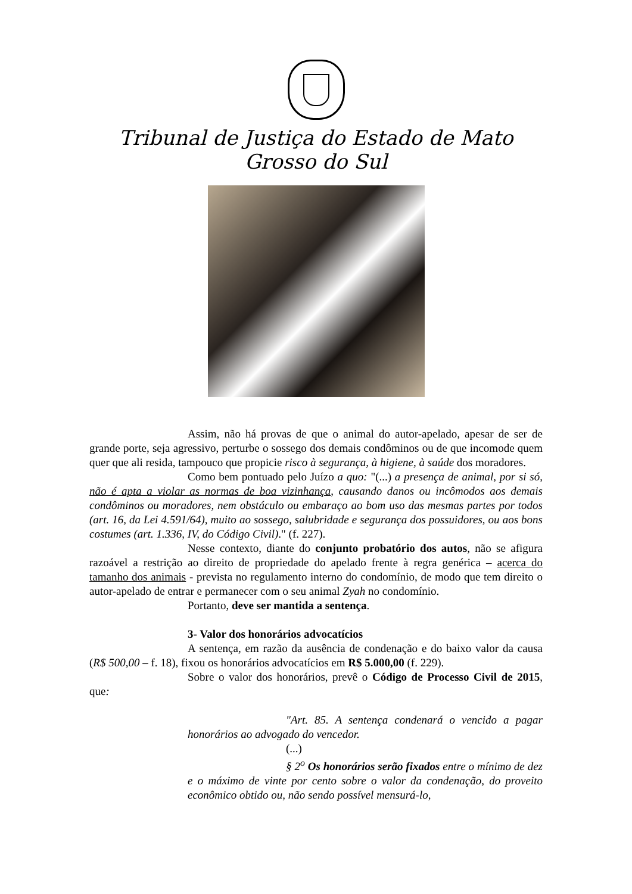Tribunal de Justiça do Estado de Mato Grosso do Sul
Assim, não há provas de que o animal do autor-apelado, apesar de ser de grande porte, seja agressivo, perturbe o sossego dos demais condôminos ou de que incomode quem quer que ali resida, tampouco que propicie risco à segurança, à higiene, à saúde dos moradores.
Como bem pontuado pelo Juízo a quo: "(...) a presença de animal, por si só, não é apta a violar as normas de boa vizinhança, causando danos ou incômodos aos demais condôminos ou moradores, nem obstáculo ou embaraço ao bom uso das mesmas partes por todos (art. 16, da Lei 4.591/64), muito ao sossego, salubridade e segurança dos possuidores, ou aos bons costumes (art. 1.336, IV, do Código Civil)." (f. 227).
Nesse contexto, diante do conjunto probatório dos autos, não se afigura razoável a restrição ao direito de propriedade do apelado frente à regra genérica – acerca do tamanho dos animais - prevista no regulamento interno do condomínio, de modo que tem direito o autor-apelado de entrar e permanecer com o seu animal Zyah no condomínio.
Portanto, deve ser mantida a sentença.
3- Valor dos honorários advocatícios
A sentença, em razão da ausência de condenação e do baixo valor da causa (R$ 500,00 – f. 18), fixou os honorários advocatícios em R$ 5.000,00 (f. 229).
Sobre o valor dos honorários, prevê o Código de Processo Civil de 2015, que:
"Art. 85. A sentença condenará o vencido a pagar honorários ao advogado do vencedor.
(...)
§ 2<sup>o</sup> Os honorários serão fixados entre o mínimo de dez e o máximo de vinte por cento sobre o valor da condenação, do proveito econômico obtido ou, não sendo possível mensurá-lo,